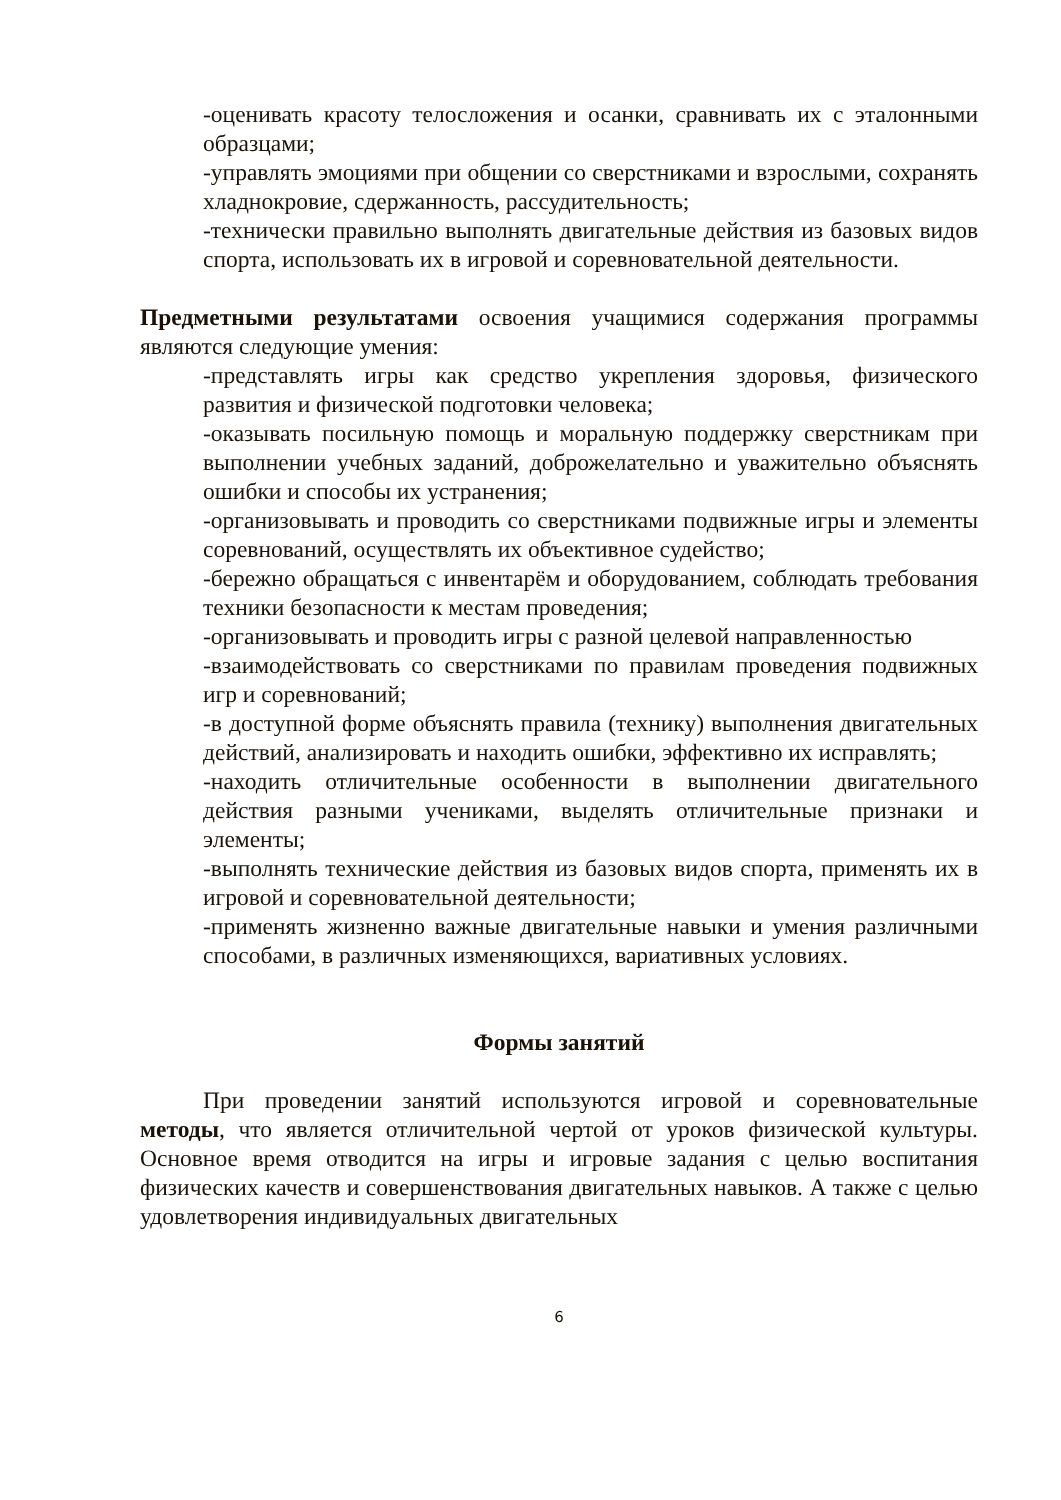-оценивать красоту телосложения и осанки, сравнивать их с эталонными образцами;
-управлять эмоциями при общении со сверстниками и взрослыми, сохранять хладнокровие, сдержанность, рассудительность;
-технически правильно выполнять двигательные действия из базовых видов спорта, использовать их в игровой и соревновательной деятельности.
Предметными результатами освоения учащимися содержания программы являются следующие умения:
-представлять игры как средство укрепления здоровья, физического развития и физической подготовки человека;
-оказывать посильную помощь и моральную поддержку сверстникам при выполнении учебных заданий, доброжелательно и уважительно объяснять ошибки и способы их устранения;
-организовывать и проводить со сверстниками подвижные игры и элементы соревнований, осуществлять их объективное судейство;
-бережно обращаться с инвентарём и оборудованием, соблюдать требования техники безопасности к местам проведения;
-организовывать и проводить игры с разной целевой направленностью
-взаимодействовать со сверстниками по правилам проведения подвижных игр и соревнований;
-в доступной форме объяснять правила (технику) выполнения двигательных действий, анализировать и находить ошибки, эффективно их исправлять;
-находить отличительные особенности в выполнении двигательного действия разными учениками, выделять отличительные признаки и элементы;
-выполнять технические действия из базовых видов спорта, применять их в игровой и соревновательной деятельности;
-применять жизненно важные двигательные навыки и умения различными способами, в различных изменяющихся, вариативных условиях.
Формы занятий
При проведении занятий используются игровой и соревновательные методы, что является отличительной чертой от уроков физической культуры. Основное время отводится на игры и игровые задания с целью воспитания физических качеств и совершенствования двигательных навыков. А также с целью удовлетворения индивидуальных двигательных
6